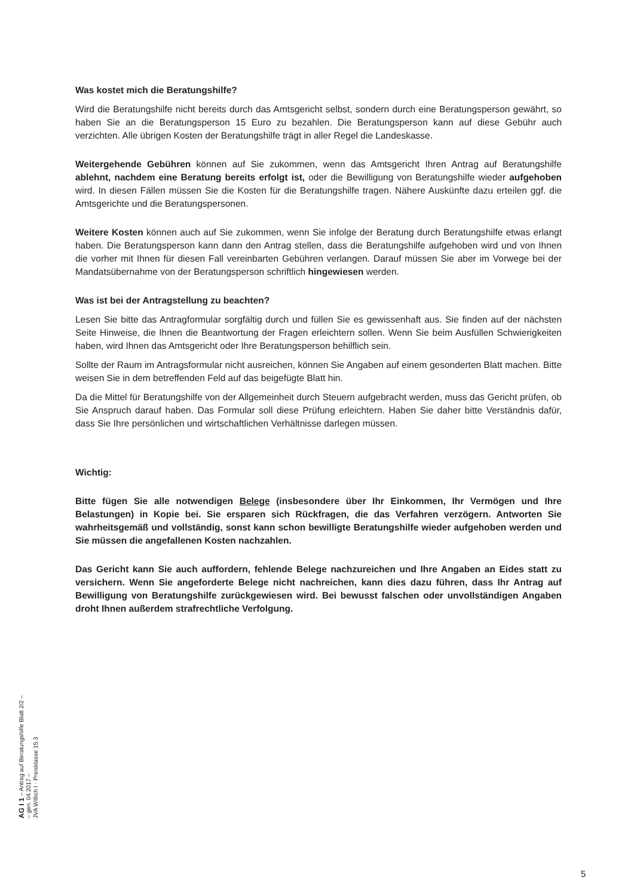Was kostet mich die Beratungshilfe?
Wird die Beratungshilfe nicht bereits durch das Amtsgericht selbst, sondern durch eine Beratungsperson gewährt, so haben Sie an die Beratungsperson 15 Euro zu bezahlen. Die Beratungsperson kann auf diese Gebühr auch verzichten. Alle übrigen Kosten der Beratungshilfe trägt in aller Regel die Landeskasse.
Weitergehende Gebühren können auf Sie zukommen, wenn das Amtsgericht Ihren Antrag auf Beratungshilfe ablehnt, nachdem eine Beratung bereits erfolgt ist, oder die Bewilligung von Beratungshilfe wieder aufgehoben wird. In diesen Fällen müssen Sie die Kosten für die Beratungshilfe tragen. Nähere Auskünfte dazu erteilen ggf. die Amtsgerichte und die Beratungspersonen.
Weitere Kosten können auch auf Sie zukommen, wenn Sie infolge der Beratung durch Beratungshilfe etwas erlangt haben. Die Beratungsperson kann dann den Antrag stellen, dass die Beratungshilfe aufgehoben wird und von Ihnen die vorher mit Ihnen für diesen Fall vereinbarten Gebühren verlangen. Darauf müssen Sie aber im Vorwege bei der Mandatsübernahme von der Beratungsperson schriftlich hingewiesen werden.
Was ist bei der Antragstellung zu beachten?
Lesen Sie bitte das Antragformular sorgfältig durch und füllen Sie es gewissenhaft aus. Sie finden auf der nächsten Seite Hinweise, die Ihnen die Beantwortung der Fragen erleichtern sollen. Wenn Sie beim Ausfüllen Schwierigkeiten haben, wird Ihnen das Amtsgericht oder Ihre Beratungsperson behilflich sein.
Sollte der Raum im Antragsformular nicht ausreichen, können Sie Angaben auf einem gesonderten Blatt machen. Bitte weisen Sie in dem betreffenden Feld auf das beigefügte Blatt hin.
Da die Mittel für Beratungshilfe von der Allgemeinheit durch Steuern aufgebracht werden, muss das Gericht prüfen, ob Sie Anspruch darauf haben. Das Formular soll diese Prüfung erleichtern. Haben Sie daher bitte Verständnis dafür, dass Sie Ihre persönlichen und wirtschaftlichen Verhältnisse darlegen müssen.
Wichtig:
Bitte fügen Sie alle notwendigen Belege (insbesondere über Ihr Einkommen, Ihr Vermögen und Ihre Belastungen) in Kopie bei. Sie ersparen sich Rückfragen, die das Verfahren verzögern. Antworten Sie wahrheitsgemäß und vollständig, sonst kann schon bewilligte Beratungshilfe wieder aufgehoben werden und Sie müssen die angefallenen Kosten nachzahlen.
Das Gericht kann Sie auch auffordern, fehlende Belege nachzureichen und Ihre Angaben an Eides statt zu versichern. Wenn Sie angeforderte Belege nicht nachreichen, kann dies dazu führen, dass Ihr Antrag auf Bewilligung von Beratungshilfe zurückgewiesen wird. Bei bewusst falschen oder unvollständigen Angaben droht Ihnen außerdem strafrechtliche Verfolgung.
AG I 1 – Antrag auf Beratungshilfe Blatt 2/2 –
– gen. 04.2017 –
JVA Willich I · Preisklasse 15.3
5